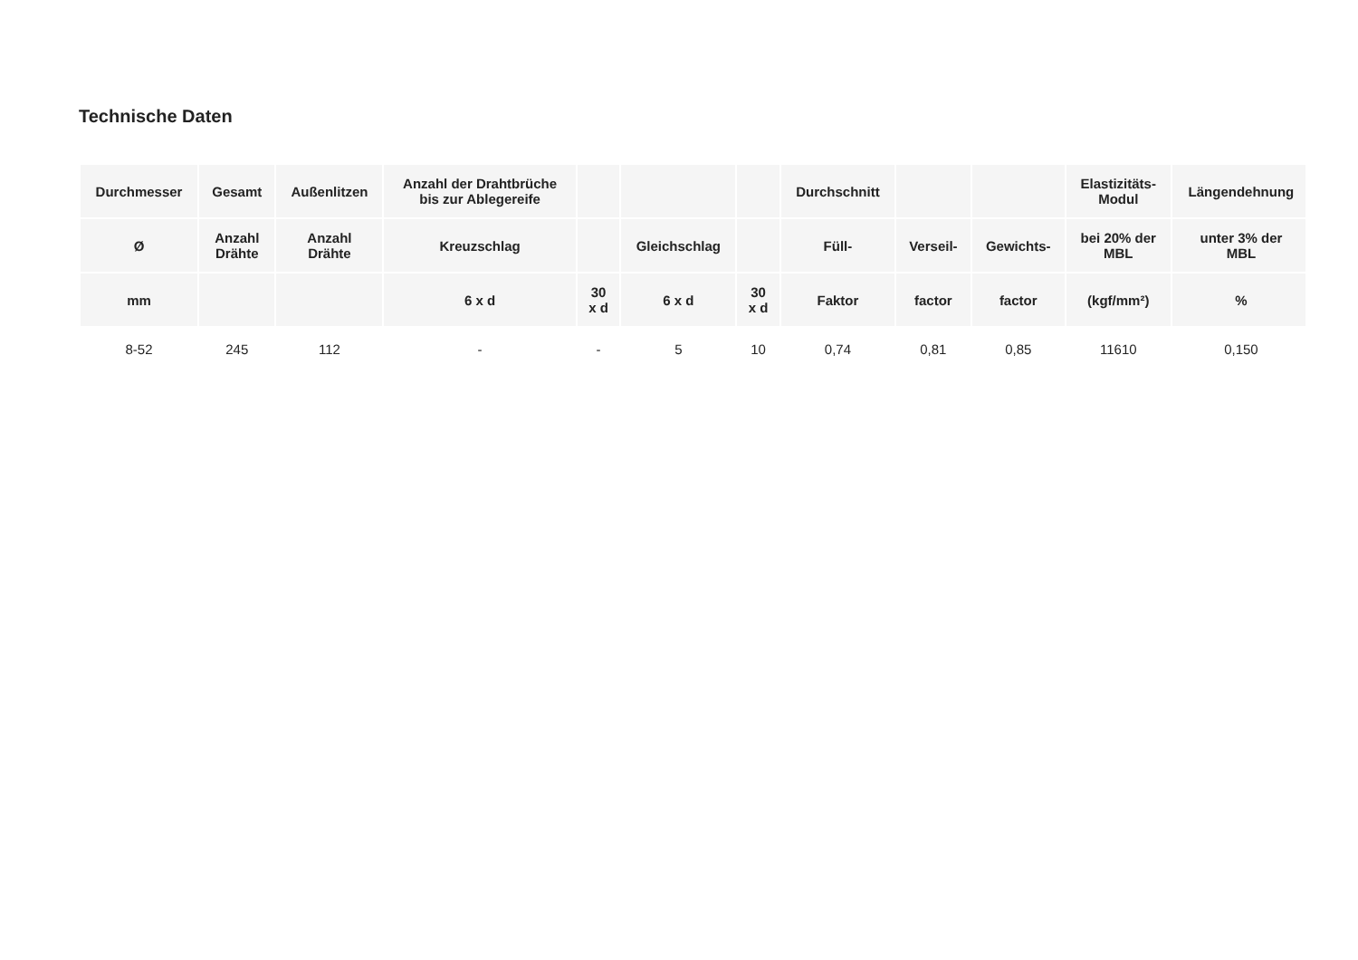Technische Daten
| Durchmesser | Gesamt | Außenlitzen | Anzahl der Drahtbrüche bis zur Ablegereife | | | | Durchschnitt | | | Elastizitäts- Modul | Längendehnung |
| --- | --- | --- | --- | --- | --- | --- | --- | --- | --- | --- | --- |
| Ø | Anzahl Drähte | Anzahl Drähte | Kreuzschlag | | Gleichschlag | | Füll- | Verseil- | Gewichts- | bei 20% der MBL | unter 3% der MBL |
| mm | | | 6 x d | 30 x d | 6 x d | 30 x d | Faktor | factor | factor | (kgf/mm²) | % |
| 8-52 | 245 | 112 | - | - | 5 | 10 | 0,74 | 0,81 | 0,85 | 11610 | 0,150 |